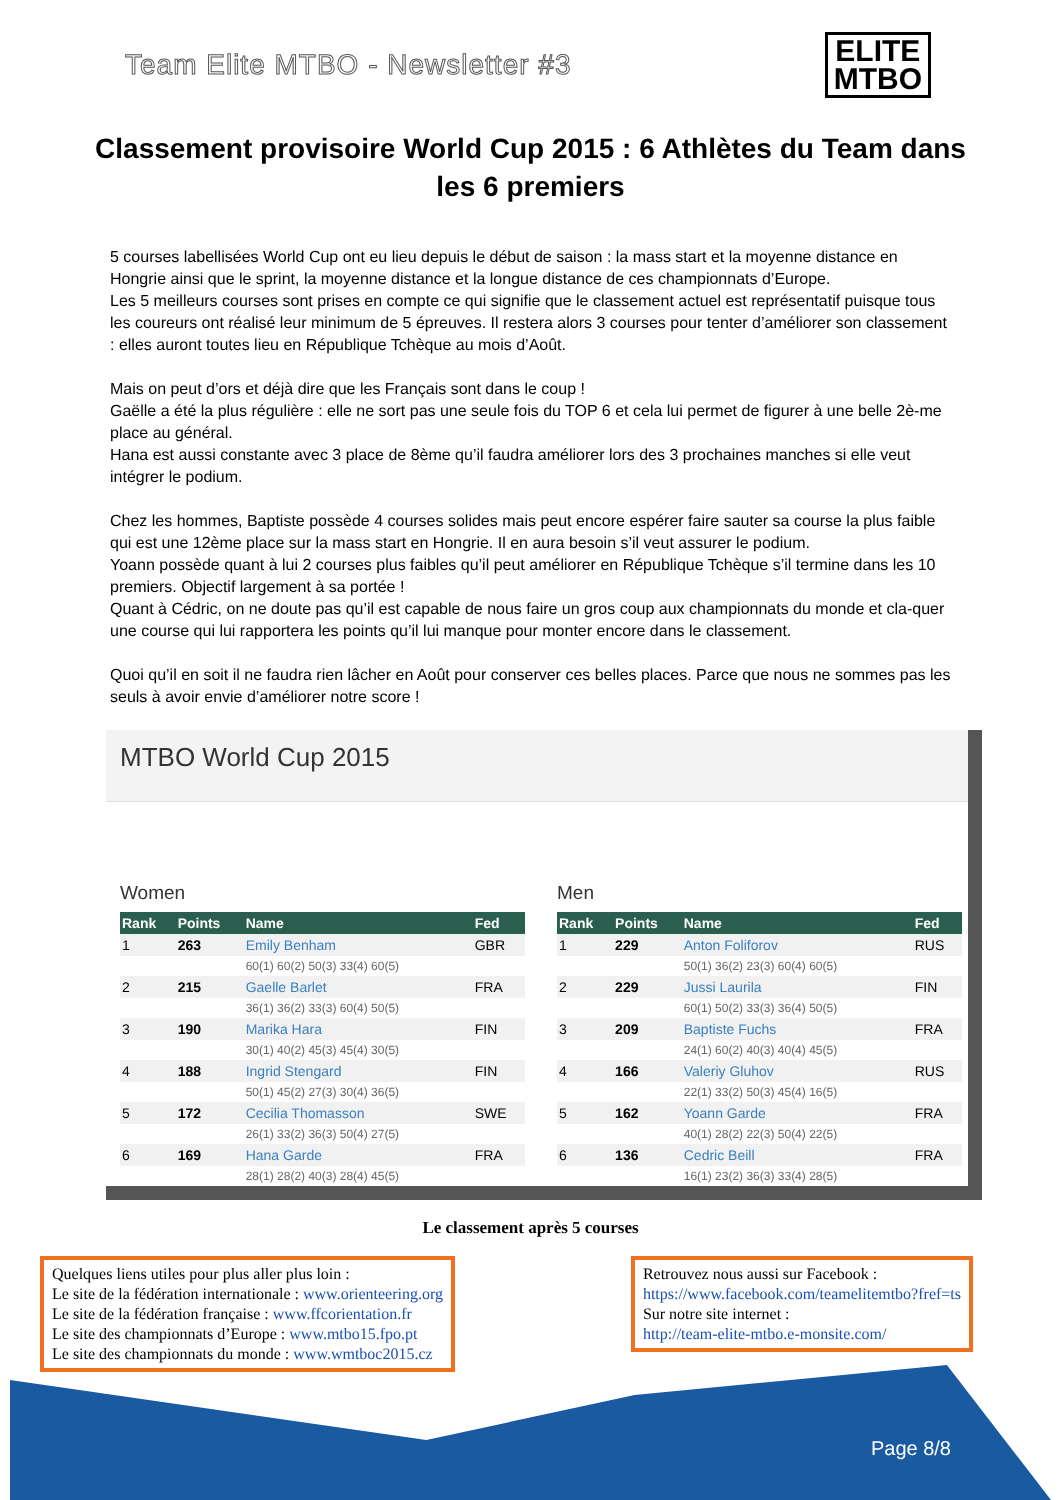Team Elite MTBO - Newsletter #3
ELITE
MTBO
Classement provisoire World Cup 2015 : 6 Athlètes du Team dans les 6 premiers
5 courses labellisées World Cup ont eu lieu depuis le début de saison : la mass start et la moyenne distance en Hongrie ainsi que le sprint, la moyenne distance et la longue distance de ces championnats d’Europe.
Les 5 meilleurs courses sont prises en compte ce qui signifie que le classement actuel est représentatif puisque tous les coureurs ont réalisé leur minimum de 5 épreuves. Il restera alors 3 courses pour tenter d’améliorer son classement : elles auront toutes lieu en République Tchèque au mois d’Août.
Mais on peut d’ors et déjà dire que les Français sont dans le coup !
Gaëlle a été la plus régulière : elle ne sort pas une seule fois du TOP 6 et cela lui permet de figurer à une belle 2è-me place au général.
Hana est aussi constante avec 3 place de 8ème qu’il faudra améliorer lors des 3 prochaines manches si elle veut intégrer le podium.
Chez les hommes, Baptiste possède 4 courses solides mais peut encore espérer faire sauter sa course la plus faible qui est une 12ème place sur la mass start en Hongrie. Il en aura besoin s’il veut assurer le podium.
Yoann possède quant à lui 2 courses plus faibles qu’il peut améliorer en République Tchèque s’il termine dans les 10 premiers. Objectif largement à sa portée !
Quant à Cédric, on ne doute pas qu’il est capable de nous faire un gros coup aux championnats du monde et cla-quer une course qui lui rapportera les points qu’il lui manque pour monter encore dans le classement.
Quoi qu’il en soit il ne faudra rien lâcher en Août pour conserver ces belles places. Parce que nous ne sommes pas les seuls à avoir envie d’améliorer notre score !
MTBO World Cup 2015
Women
| Rank | Points | Name | Fed |
| --- | --- | --- | --- |
| 1 | 263 | Emily Benham | GBR |
| | | 60(1) 60(2) 50(3) 33(4) 60(5) | |
| 2 | 215 | Gaelle Barlet | FRA |
| | | 36(1) 36(2) 33(3) 60(4) 50(5) | |
| 3 | 190 | Marika Hara | FIN |
| | | 30(1) 40(2) 45(3) 45(4) 30(5) | |
| 4 | 188 | Ingrid Stengard | FIN |
| | | 50(1) 45(2) 27(3) 30(4) 36(5) | |
| 5 | 172 | Cecilia Thomasson | SWE |
| | | 26(1) 33(2) 36(3) 50(4) 27(5) | |
| 6 | 169 | Hana Garde | FRA |
| | | 28(1) 28(2) 40(3) 28(4) 45(5) | |
Men
| Rank | Points | Name | Fed |
| --- | --- | --- | --- |
| 1 | 229 | Anton Foliforov | RUS |
| | | 50(1) 36(2) 23(3) 60(4) 60(5) | |
| 2 | 229 | Jussi Laurila | FIN |
| | | 60(1) 50(2) 33(3) 36(4) 50(5) | |
| 3 | 209 | Baptiste Fuchs | FRA |
| | | 24(1) 60(2) 40(3) 40(4) 45(5) | |
| 4 | 166 | Valeriy Gluhov | RUS |
| | | 22(1) 33(2) 50(3) 45(4) 16(5) | |
| 5 | 162 | Yoann Garde | FRA |
| | | 40(1) 28(2) 22(3) 50(4) 22(5) | |
| 6 | 136 | Cedric Beill | FRA |
| | | 16(1) 23(2) 36(3) 33(4) 28(5) | |
Le classement après 5 courses
Quelques liens utiles pour plus aller plus loin :
Le site de la fédération internationale : www.orienteering.org
Le site de la fédération française : www.ffcorientation.fr
Le site des championnats d’Europe : www.mtbo15.fpo.pt
Le site des championnats du monde : www.wmtboc2015.cz
Retrouvez nous aussi sur Facebook :
https://www.facebook.com/teamelitemtbo?fref=ts
Sur notre site internet :
http://team-elite-mtbo.e-monsite.com/
Page 8/8